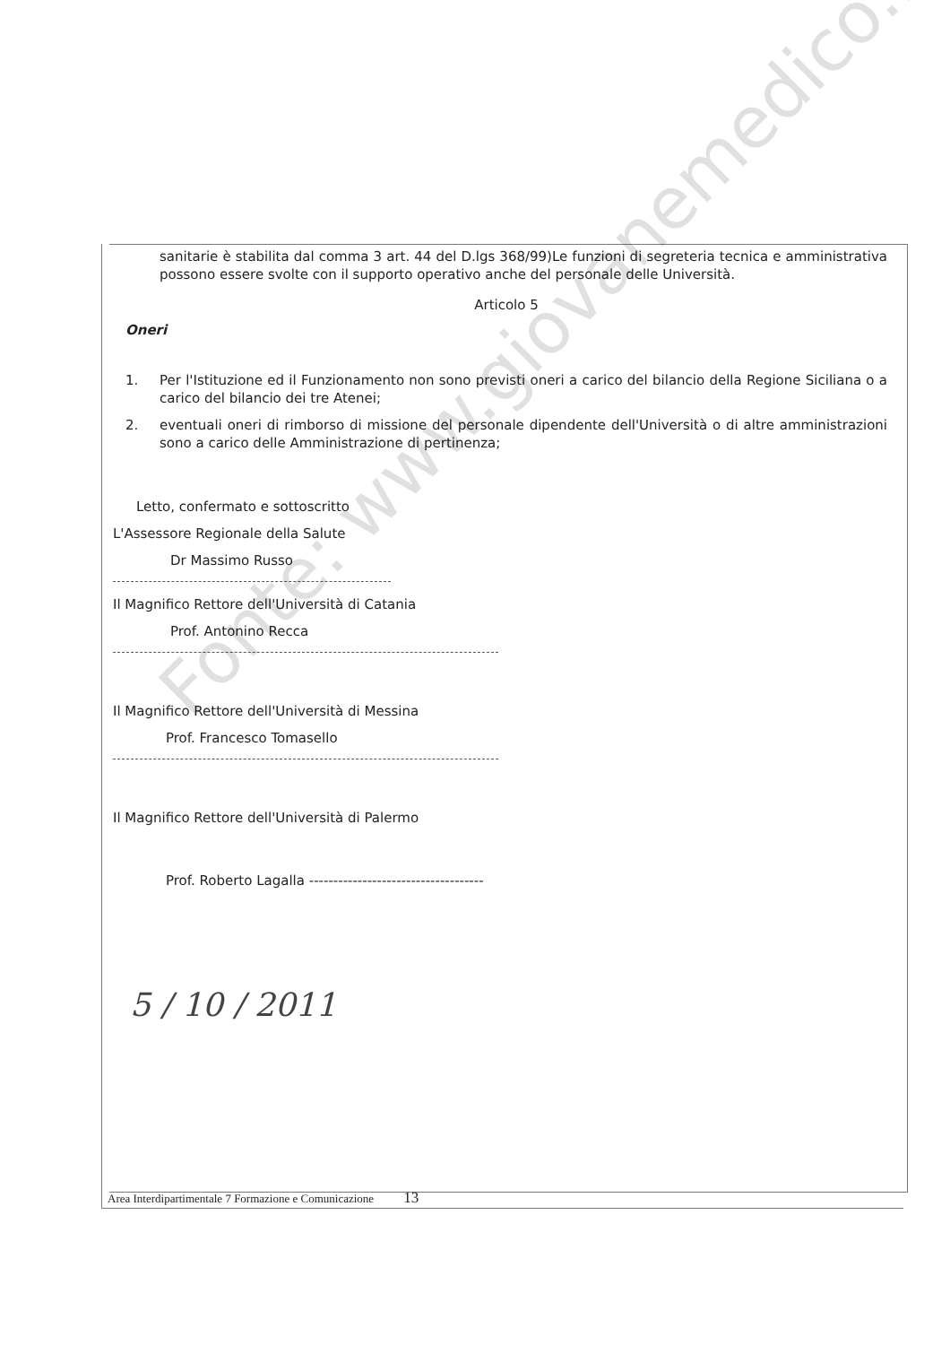sanitarie è stabilita dal comma 3 art. 44 del D.lgs 368/99)Le funzioni di segreteria tecnica e amministrativa possono essere svolte con il supporto operativo anche del personale delle Università.
Articolo 5
Oneri
1. Per l'Istituzione ed il Funzionamento non sono previsti oneri a carico del bilancio della Regione Siciliana o a carico del bilancio dei tre Atenei;
2. eventuali oneri di rimborso di missione del personale dipendente dell'Università o di altre amministrazioni sono a carico delle Amministrazione di pertinenza;
Letto, confermato e sottoscritto
L'Assessore Regionale della Salute
Dr Massimo Russo
Il Magnifico Rettore dell'Università di Catania
Prof. Antonino Recca
Il Magnifico Rettore dell'Università di Messina
Prof. Francesco Tomasello
Il Magnifico Rettore dell'Università di Palermo
Prof. Roberto Lagalla ------------------------------------
5 / 10 / 2011
Fonte: www.giovanemedico.it
Area Interdipartimentale 7 Formazione e Comunicazione 13